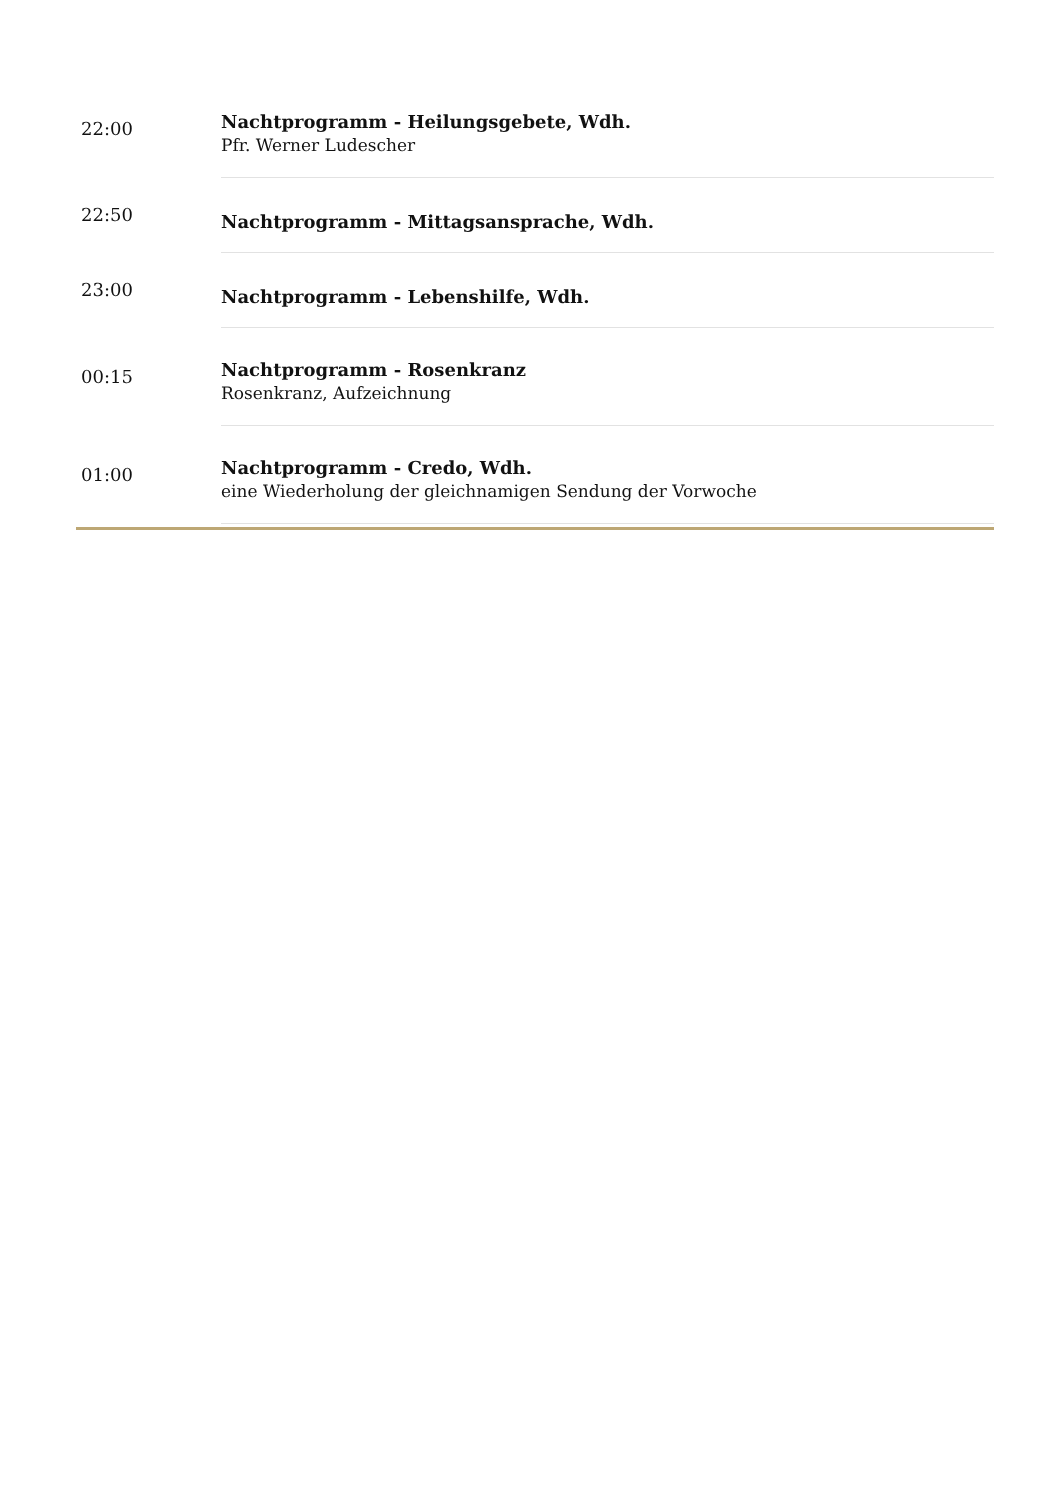| 22:00 | Nachtprogramm - Heilungsgebete, Wdh. Pfr. Werner Ludescher |
| 22:50 | Nachtprogramm - Mittagsansprache, Wdh. |
| 23:00 | Nachtprogramm - Lebenshilfe, Wdh. |
| 00:15 | Nachtprogramm - Rosenkranz Rosenkranz, Aufzeichnung |
| 01:00 | Nachtprogramm - Credo, Wdh. eine Wiederholung der gleichnamigen Sendung der Vorwoche |